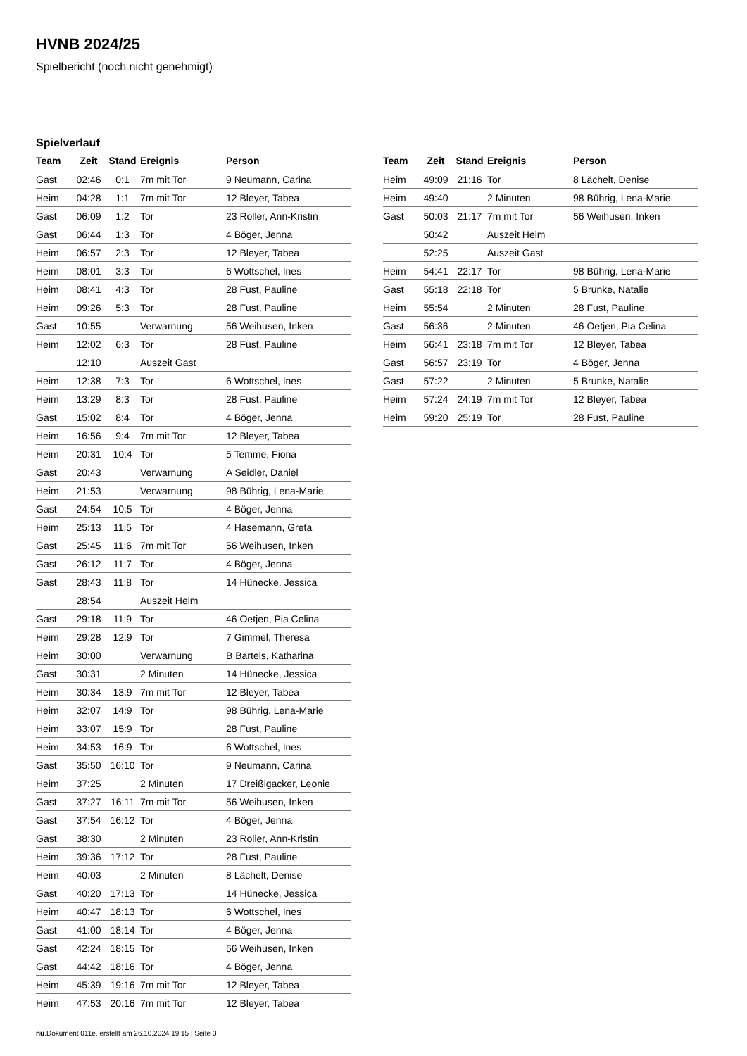HVNB 2024/25
Spielbericht (noch nicht genehmigt)
Spielverlauf
| Team | Zeit | Stand | Ereignis | Person |
| --- | --- | --- | --- | --- |
| Gast | 02:46 | 0:1 | 7m mit Tor | 9 Neumann, Carina |
| Heim | 04:28 | 1:1 | 7m mit Tor | 12 Bleyer, Tabea |
| Gast | 06:09 | 1:2 | Tor | 23 Roller, Ann-Kristin |
| Gast | 06:44 | 1:3 | Tor | 4 Böger, Jenna |
| Heim | 06:57 | 2:3 | Tor | 12 Bleyer, Tabea |
| Heim | 08:01 | 3:3 | Tor | 6 Wottschel, Ines |
| Heim | 08:41 | 4:3 | Tor | 28 Fust, Pauline |
| Heim | 09:26 | 5:3 | Tor | 28 Fust, Pauline |
| Gast | 10:55 | | Verwarnung | 56 Weihusen, Inken |
| Heim | 12:02 | 6:3 | Tor | 28 Fust, Pauline |
| | 12:10 | | Auszeit Gast | |
| Heim | 12:38 | 7:3 | Tor | 6 Wottschel, Ines |
| Heim | 13:29 | 8:3 | Tor | 28 Fust, Pauline |
| Gast | 15:02 | 8:4 | Tor | 4 Böger, Jenna |
| Heim | 16:56 | 9:4 | 7m mit Tor | 12 Bleyer, Tabea |
| Heim | 20:31 | 10:4 | Tor | 5 Temme, Fiona |
| Gast | 20:43 | | Verwarnung | A Seidler, Daniel |
| Heim | 21:53 | | Verwarnung | 98 Bührig, Lena-Marie |
| Gast | 24:54 | 10:5 | Tor | 4 Böger, Jenna |
| Heim | 25:13 | 11:5 | Tor | 4 Hasemann, Greta |
| Gast | 25:45 | 11:6 | 7m mit Tor | 56 Weihusen, Inken |
| Gast | 26:12 | 11:7 | Tor | 4 Böger, Jenna |
| Gast | 28:43 | 11:8 | Tor | 14 Hünecke, Jessica |
| | 28:54 | | Auszeit Heim | |
| Gast | 29:18 | 11:9 | Tor | 46 Oetjen, Pia Celina |
| Heim | 29:28 | 12:9 | Tor | 7 Gimmel, Theresa |
| Heim | 30:00 | | Verwarnung | B Bartels, Katharina |
| Gast | 30:31 | | 2 Minuten | 14 Hünecke, Jessica |
| Heim | 30:34 | 13:9 | 7m mit Tor | 12 Bleyer, Tabea |
| Heim | 32:07 | 14:9 | Tor | 98 Bührig, Lena-Marie |
| Heim | 33:07 | 15:9 | Tor | 28 Fust, Pauline |
| Heim | 34:53 | 16:9 | Tor | 6 Wottschel, Ines |
| Gast | 35:50 | 16:10 | Tor | 9 Neumann, Carina |
| Heim | 37:25 | | 2 Minuten | 17 Dreißigacker, Leonie |
| Gast | 37:27 | 16:11 | 7m mit Tor | 56 Weihusen, Inken |
| Gast | 37:54 | 16:12 | Tor | 4 Böger, Jenna |
| Gast | 38:30 | | 2 Minuten | 23 Roller, Ann-Kristin |
| Heim | 39:36 | 17:12 | Tor | 28 Fust, Pauline |
| Heim | 40:03 | | 2 Minuten | 8 Lächelt, Denise |
| Gast | 40:20 | 17:13 | Tor | 14 Hünecke, Jessica |
| Heim | 40:47 | 18:13 | Tor | 6 Wottschel, Ines |
| Gast | 41:00 | 18:14 | Tor | 4 Böger, Jenna |
| Gast | 42:24 | 18:15 | Tor | 56 Weihusen, Inken |
| Gast | 44:42 | 18:16 | Tor | 4 Böger, Jenna |
| Heim | 45:39 | 19:16 | 7m mit Tor | 12 Bleyer, Tabea |
| Heim | 47:53 | 20:16 | 7m mit Tor | 12 Bleyer, Tabea |
| Team | Zeit | Stand | Ereignis | Person |
| --- | --- | --- | --- | --- |
| Heim | 49:09 | 21:16 | Tor | 8 Lächelt, Denise |
| Heim | 49:40 | | 2 Minuten | 98 Bührig, Lena-Marie |
| Gast | 50:03 | 21:17 | 7m mit Tor | 56 Weihusen, Inken |
| | 50:42 | | Auszeit Heim | |
| | 52:25 | | Auszeit Gast | |
| Heim | 54:41 | 22:17 | Tor | 98 Bührig, Lena-Marie |
| Gast | 55:18 | 22:18 | Tor | 5 Brunke, Natalie |
| Heim | 55:54 | | 2 Minuten | 28 Fust, Pauline |
| Gast | 56:36 | | 2 Minuten | 46 Oetjen, Pia Celina |
| Heim | 56:41 | 23:18 | 7m mit Tor | 12 Bleyer, Tabea |
| Gast | 56:57 | 23:19 | Tor | 4 Böger, Jenna |
| Gast | 57:22 | | 2 Minuten | 5 Brunke, Natalie |
| Heim | 57:24 | 24:19 | 7m mit Tor | 12 Bleyer, Tabea |
| Heim | 59:20 | 25:19 | Tor | 28 Fust, Pauline |
nu.Dokument 011e, erstellt am 26.10.2024 19:15 | Seite 3